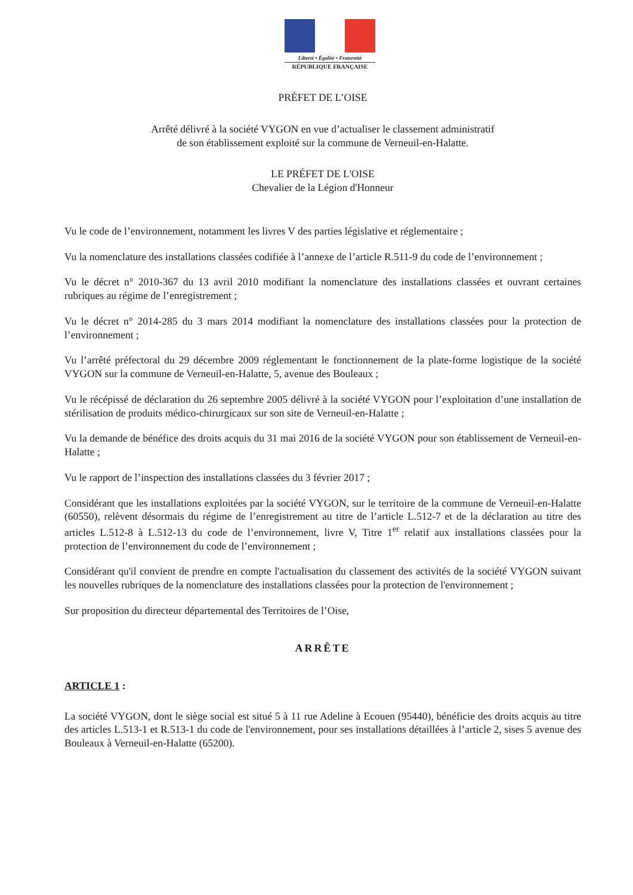Liberté • Égalité • Fraternité
RÉPUBLIQUE FRANÇAISE
PRÉFET DE L’OISE
Arrêté délivré à la société VYGON en vue d’actualiser le classement administratif
de son établissement exploité sur la commune de Verneuil-en-Halatte.
LE PRÉFET DE L'OISE
Chevalier de la Légion d'Honneur
Vu le code de l’environnement, notamment les livres V des parties législative et réglementaire ;
Vu la nomenclature des installations classées codifiée à l’annexe de l’article R.511-9 du code de l’environnement ;
Vu le décret n° 2010-367 du 13 avril 2010 modifiant la nomenclature des installations classées et ouvrant certaines rubriques au régime de l’enregistrement ;
Vu le décret n° 2014-285 du 3 mars 2014 modifiant la nomenclature des installations classées pour la protection de l’environnement ;
Vu l’arrêté préfectoral du 29 décembre 2009 réglementant le fonctionnement de la plate-forme logistique de la société VYGON sur la commune de Verneuil-en-Halatte, 5, avenue des Bouleaux ;
Vu le récépissé de déclaration du 26 septembre 2005 délivré à la société VYGON pour l’exploitation d’une installation de stérilisation de produits médico-chirurgicaux sur son site de Verneuil-en-Halatte ;
Vu la demande de bénéfice des droits acquis du 31 mai 2016 de la société VYGON pour son établissement de Verneuil-en-Halatte ;
Vu le rapport de l’inspection des installations classées du 3 février 2017 ;
Considérant que les installations exploitées par la société VYGON, sur le territoire de la commune de Verneuil-en-Halatte (60550), relèvent désormais du régime de l’enregistrement au titre de l’article L.512-7 et de la déclaration au titre des articles L.512-8 à L.512-13 du code de l’environnement, livre V, Titre 1<sup>er</sup> relatif aux installations classées pour la protection de l’environnement du code de l’environnement ;
Considérant qu'il convient de prendre en compte l'actualisation du classement des activités de la société VYGON suivant les nouvelles rubriques de la nomenclature des installations classées pour la protection de l'environnement ;
Sur proposition du directeur départemental des Territoires de l’Oise,
ARRÊTE
ARTICLE 1 :
La société VYGON, dont le siège social est situé 5 à 11 rue Adeline à Ecouen (95440), bénéficie des droits acquis au titre des articles L.513-1 et R.513-1 du code de l'environnement, pour ses installations détaillées à l’article 2, sises 5 avenue des Bouleaux à Verneuil-en-Halatte (65200).